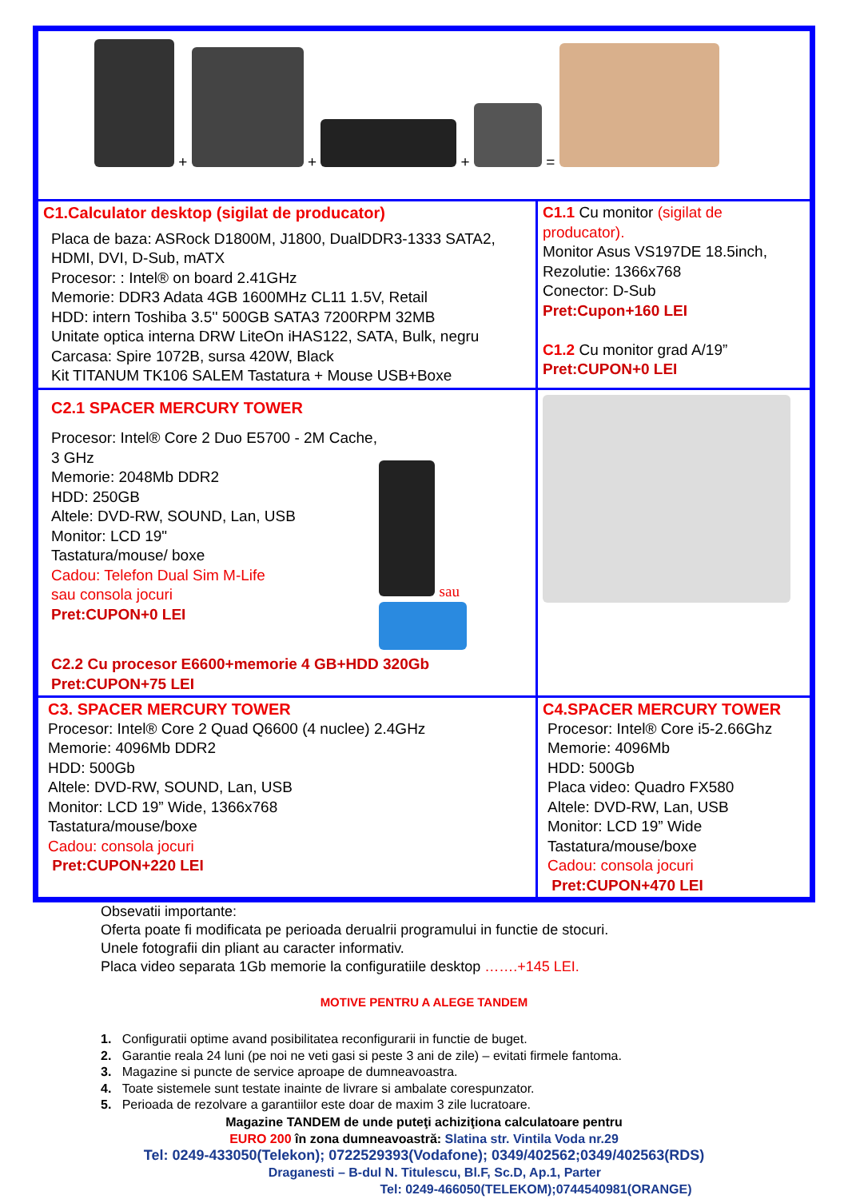| + + + = | |
| C1.Calculator desktop (sigilat de producator) Placa de baza: ASRock D1800M, J1800, DualDDR3-1333 SATA2, HDMI, DVI, D-Sub, mATX Procesor: : Intel® on board 2.41GHz Memorie: DDR3 Adata 4GB 1600MHz CL11 1.5V, Retail HDD: intern Toshiba 3.5'' 500GB SATA3 7200RPM 32MB Unitate optica interna DRW LiteOn iHAS122, SATA, Bulk, negru Carcasa: Spire 1072B, sursa 420W, Black Kit TITANUM TK106 SALEM Tastatura + Mouse USB+Boxe | C1.1 Cu monitor (sigilat de producator). Monitor Asus VS197DE 18.5inch, Rezolutie: 1366x768 Conector: D-Sub Pret:Cupon+160 LEI C1.2 Cu monitor grad A/19” Pret:CUPON+0 LEI |
| C2.1 SPACER MERCURY TOWER Procesor: Intel® Core 2 Duo E5700 - 2M Cache, 3 GHz Memorie: 2048Mb DDR2 HDD: 250GB Altele: DVD-RW, SOUND, Lan, USB Monitor: LCD 19" Tastatura/mouse/ boxe Cadou: Telefon Dual Sim M-Life sau consola jocuri Pret:CUPON+0 LEI sau C2.2 Cu procesor E6600+memorie 4 GB+HDD 320Gb Pret:CUPON+75 LEI | |
| C3. SPACER MERCURY TOWER Procesor: Intel® Core 2 Quad Q6600 (4 nuclee) 2.4GHz Memorie: 4096Mb DDR2 HDD: 500Gb Altele: DVD-RW, SOUND, Lan, USB Monitor: LCD 19” Wide, 1366x768 Tastatura/mouse/boxe Cadou: consola jocuri Pret:CUPON+220 LEI | C4.SPACER MERCURY TOWER Procesor: Intel® Core i5-2.66Ghz Memorie: 4096Mb HDD: 500Gb Placa video: Quadro FX580 Altele: DVD-RW, Lan, USB Monitor: LCD 19” Wide Tastatura/mouse/boxe Cadou: consola jocuri Pret:CUPON+470 LEI |
Obsevatii importante:
Oferta poate fi modificata pe perioada derualrii programului in functie de stocuri.
Unele fotografii din pliant au caracter informativ.
Placa video separata 1Gb memorie la configuratiile desktop …….+145 LEI.
MOTIVE PENTRU A ALEGE TANDEM
1. Configuratii optime avand posibilitatea reconfigurarii in functie de buget.
2. Garantie reala 24 luni (pe noi ne veti gasi si peste 3 ani de zile) – evitati firmele fantoma.
3. Magazine si puncte de service aproape de dumneavoastra.
4. Toate sistemele sunt testate inainte de livrare si ambalate corespunzator.
5. Perioada de rezolvare a garantiilor este doar de maxim 3 zile lucratoare.
Magazine TANDEM de unde puteţi achiziţiona calculatoare pentru
EURO 200 în zona dumneavoastră: Slatina str. Vintila Voda nr.29
Tel: 0249-433050(Telekon); 0722529393(Vodafone); 0349/402562;0349/402563(RDS)
Draganesti – B-dul N. Titulescu, Bl.F, Sc.D, Ap.1, Parter
Tel: 0249-466050(TELEKOM);0744540981(ORANGE)